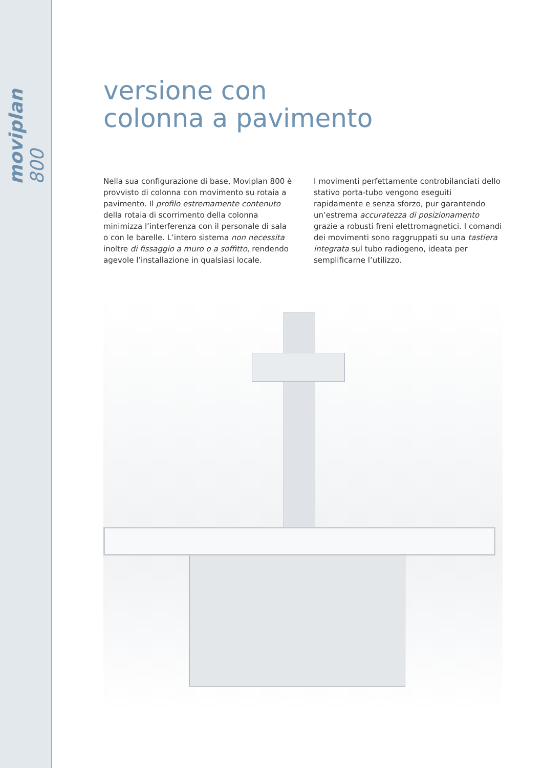moviplan 800
versione con
colonna a pavimento
Nella sua configurazione di base, Moviplan 800 è provvisto di colonna con movimento su rotaia a pavimento. Il profilo estremamente contenuto della rotaia di scorrimento della colonna minimizza l’interferenza con il personale di sala o con le barelle. L’intero sistema non necessita inoltre di fissaggio a muro o a soffitto, rendendo agevole l’installazione in qualsiasi locale.
I movimenti perfettamente controbilanciati dello stativo porta-tubo vengono eseguiti rapidamente e senza sforzo, pur garantendo un’estrema accuratezza di posizionamento grazie a robusti freni elettromagnetici. I comandi dei movimenti sono raggruppati su una tastiera integrata sul tubo radiogeno, ideata per semplificarne l’utilizzo.